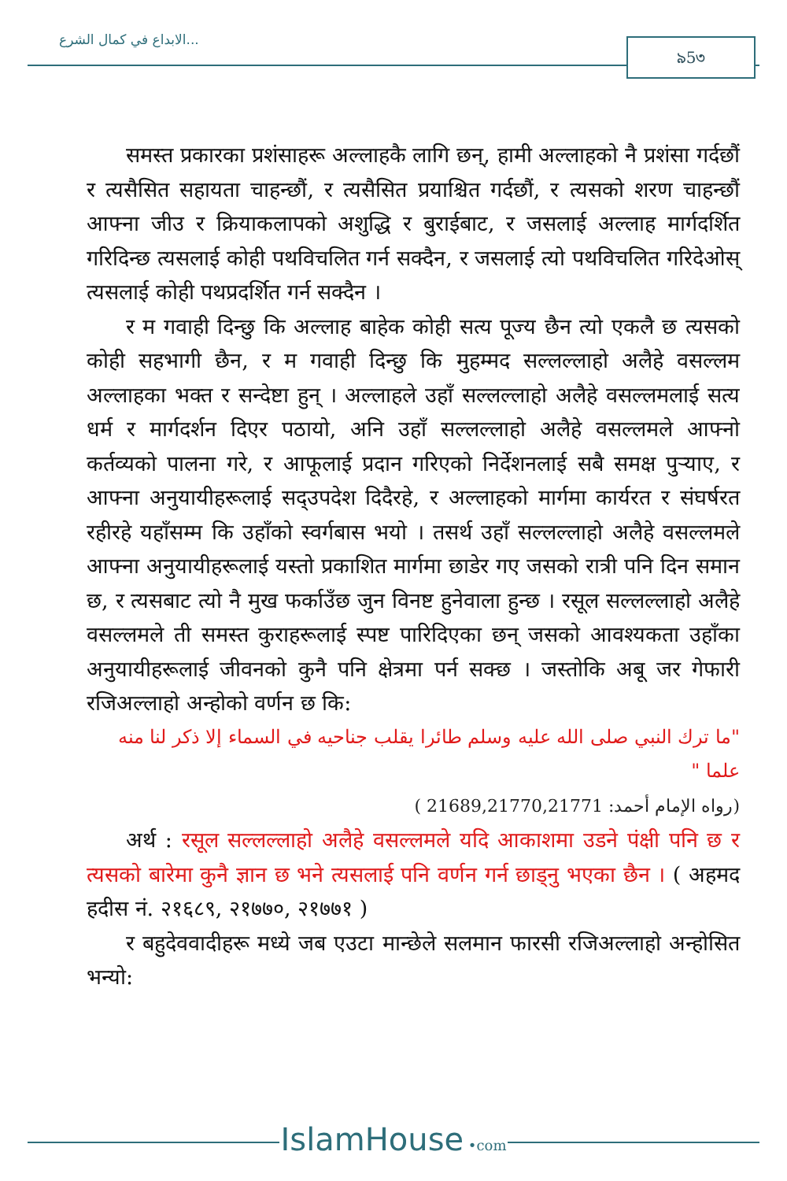الابداع في كمال الشرع... ৯5৩
समस्त प्रकारका प्रशंसाहरू अल्लाहकै लागि छन्, हामी अल्लाहको नै प्रशंसा गर्दछौं र त्यसैसित सहायता चाहन्छौं, र त्यसैसित प्रयाश्चित गर्दछौं, र त्यसको शरण चाहन्छौं आफ्ना जीउ र क्रियाकलापको अशुद्धि र बुराईबाट, र जसलाई अल्लाह मार्गदर्शित गरिदिन्छ त्यसलाई कोही पथविचलित गर्न सक्दैन, र जसलाई त्यो पथविचलित गरिदेओस् त्यसलाई कोही पथप्रदर्शित गर्न सक्दैन ।
र म गवाही दिन्छु कि अल्लाह बाहेक कोही सत्य पूज्य छैन त्यो एकलै छ त्यसको कोही सहभागी छैन, र म गवाही दिन्छु कि मुहम्मद सल्लल्लाहो अलैहे वसल्लम अल्लाहका भक्त र सन्देष्टा हुन् । अल्लाहले उहाँ सल्लल्लाहो अलैहे वसल्लमलाई सत्य धर्म र मार्गदर्शन दिएर पठायो, अनि उहाँ सल्लल्लाहो अलैहे वसल्लमले आफ्नो कर्तव्यको पालना गरे, र आफूलाई प्रदान गरिएको निर्देशनलाई सबै समक्ष पुऱ्याए, र आफ्ना अनुयायीहरूलाई सद्उपदेश दिदैरहे, र अल्लाहको मार्गमा कार्यरत र संघर्षरत रहीरहे यहाँसम्म कि उहाँको स्वर्गबास भयो । तसर्थ उहाँ सल्लल्लाहो अलैहे वसल्लमले आफ्ना अनुयायीहरूलाई यस्तो प्रकाशित मार्गमा छाडेर गए जसको रात्री पनि दिन समान छ, र त्यसबाट त्यो नै मुख फर्काउँछ जुन विनष्ट हुनेवाला हुन्छ । रसूल सल्लल्लाहो अलैहे वसल्लमले ती समस्त कुराहरूलाई स्पष्ट पारिदिएका छन् जसको आवश्यकता उहाँका अनुयायीहरूलाई जीवनको कुनै पनि क्षेत्रमा पर्न सक्छ । जस्तोकि अबू जर गेफारी रजिअल्लाहो अन्होको वर्णन छ कि:
"ما ترك النبي صلى الله عليه وسلم طائرا يقلب جناحيه في السماء إلا ذكر لنا منه علما "
(رواه الإمام أحمد: 21689,21770,21771 )
अर्थ : रसूल सल्लल्लाहो अलैहे वसल्लमले यदि आकाशमा उडने पंक्षी पनि छ र त्यसको बारेमा कुनै ज्ञान छ भने त्यसलाई पनि वर्णन गर्न छाड्नु भएका छैन । ( अहमद हदीस नं. २१६८९, २१७७०, २१७७१ )
र बहुदेववादीहरू मध्ये जब एउटा मान्छेले सलमान फारसी रजिअल्लाहो अन्होसित भन्यो:
IslamHouse •com